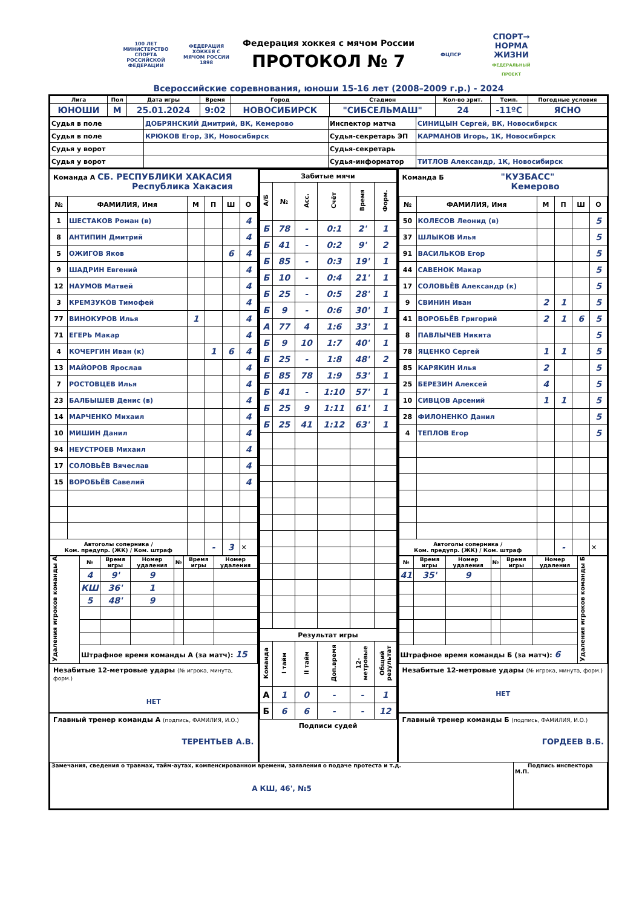100 ЛЕТ
МИНИСТЕРСТВО СПОРТА РОССИЙСКОЙ ФЕДЕРАЦИИ
ФЕДЕРАЦИЯ ХОККЕЯ С МЯЧОМ РОССИИ 1898
Федерация хоккея с мячом России
ПРОТОКОЛ № 7
ФЦПСР
СПОРТ→ НОРМА ЖИЗНИ ФЕДЕРАЛЬНЫЙ ПРОЕКТ
Всероссийские соревнования, юноши 15-16 лет (2008–2009 г.р.) - 2024
| Лига | Пол | Дата игры | Время | Город | Стадион | Кол-во зрит. | Темп. | Погодные условия |
| ЮНОШИ | М | 25.01.2024 | 9:02 | НОВОСИБИРСК | "СИБСЕЛЬМАШ" | 24 | -11ºС | ЯСНО |
| Судья в поле | ДОБРЯНСКИЙ Дмитрий, ВК, Кемерово | Инспектор матча | СИНИЦЫН Сергей, ВК, Новосибирск |
| Судья в поле | КРЮКОВ Егор, 3К, Новосибирск | Судья-секретарь ЭП | КАРМАНОВ Игорь, 1К, Новосибирск |
| Судья у ворот | | Судья-секретарь | |
| Судья у ворот | | Судья-информатор | ТИТЛОВ Александр, 1К, Новосибирск |
Команда А СБ. РЕСПУБЛИКИ ХАКАСИЯ
Республика Хакасия
| № | ФАМИЛИЯ, Имя | М | П | Ш | О |
| --- | --- | --- | --- | --- | --- |
| 1 | ШЕСТАКОВ Роман (в) | | | | 4 |
| 8 | АНТИПИН Дмитрий | | | | 4 |
| 5 | ОЖИГОВ Яков | | | 6 | 4 |
| 9 | ШАДРИН Евгений | | | | 4 |
| 12 | НАУМОВ Матвей | | | | 4 |
| 3 | КРЕМЗУКОВ Тимофей | | | | 4 |
| 77 | ВИНОКУРОВ Илья | 1 | | | 4 |
| 71 | ЕГЕРЬ Макар | | | | 4 |
| 4 | КОЧЕРГИН Иван (к) | | 1 | 6 | 4 |
| 13 | МАЙОРОВ Ярослав | | | | 4 |
| 7 | РОСТОВЦЕВ Илья | | | | 4 |
| 23 | БАЛБЫШЕВ Денис (в) | | | | 4 |
| 14 | МАРЧЕНКО Михаил | | | | 4 |
| 10 | МИШИН Данил | | | | 4 |
| 94 | НЕУСТРОЕВ Михаил | | | | 4 |
| 17 | СОЛОВЬЁВ Вячеслав | | | | 4 |
| 15 | ВОРОБЬЁВ Савелий | | | | 4 |
| Автоголы соперника / Ком. предупр. (ЖК) / Ком. штраф | | | - | 3 | ✕ |
| Удаления игроков команды А | № | Время игры | Номер удаления | № | Время игры | Номер удаления |
| | 4 | 9' | 9 | | | |
| | КШ | 36' | 1 | | | |
| | 5 | 48' | 9 | | | |
| | Штрафное время команды А (за матч): 15 | | | | | |
Незабитые 12-метровые удары (№ игрока, минута, форм.)
НЕТ
Главный тренер команды А (подпись, ФАМИЛИЯ, И.О.)
ТЕРЕНТЬЕВ А.В.
| Забитые мячи | | | | | |
| --- | --- | --- | --- | --- | --- |
| А/Б | № | Асс. | Счёт | Время | Форм. |
| Б | 78 | - | 0:1 | 2' | 1 |
| Б | 41 | - | 0:2 | 9' | 2 |
| Б | 85 | - | 0:3 | 19' | 1 |
| Б | 10 | - | 0:4 | 21' | 1 |
| Б | 25 | - | 0:5 | 28' | 1 |
| Б | 9 | - | 0:6 | 30' | 1 |
| А | 77 | 4 | 1:6 | 33' | 1 |
| Б | 9 | 10 | 1:7 | 40' | 1 |
| Б | 25 | - | 1:8 | 48' | 2 |
| Б | 85 | 78 | 1:9 | 53' | 1 |
| Б | 41 | - | 1:10 | 57' | 1 |
| Б | 25 | 9 | 1:11 | 61' | 1 |
| Б | 25 | 41 | 1:12 | 63' | 1 |
| Результат игры | | | | | |
| Команда | I тайм | II тайм | Доп.время | 12-метровые | Общий результат |
| А | 1 | 0 | - | - | 1 |
| Б | 6 | 6 | - | - | 12 |
Подписи судей
Команда Б "КУЗБАСС"
Кемерово
| № | ФАМИЛИЯ, Имя | М | П | Ш | О |
| --- | --- | --- | --- | --- | --- |
| 50 | КОЛЕСОВ Леонид (в) | | | | 5 |
| 37 | ШЛЫКОВ Илья | | | | 5 |
| 91 | ВАСИЛЬКОВ Егор | | | | 5 |
| 44 | САВЕНОК Макар | | | | 5 |
| 17 | СОЛОВЬЁВ Александр (к) | | | | 5 |
| 9 | СВИНИН Иван | 2 | 1 | | 5 |
| 41 | ВОРОБЬЁВ Григорий | 2 | 1 | 6 | 5 |
| 8 | ПАВЛЫЧЕВ Никита | | | | 5 |
| 78 | ЯЦЕНКО Сергей | 1 | 1 | | 5 |
| 85 | КАРЯКИН Илья | 2 | | | 5 |
| 25 | БЕРЕЗИН Алексей | 4 | | | 5 |
| 10 | СИВЦОВ Арсений | 1 | 1 | | 5 |
| 28 | ФИЛОНЕНКО Данил | | | | 5 |
| 4 | ТЕПЛОВ Егор | | | | 5 |
| Автоголы соперника / Ком. предупр. (ЖК) / Ком. штраф | | | - | | ✕ |
| № | Время игры | Номер удаления | № | Время игры | Номер удаления | Удаления игроков команды Б |
| 41 | 35' | 9 | | | | |
| Штрафное время команды Б (за матч): 6 | | | | | | |
Незабитые 12-метровые удары (№ игрока, минута, форм.)
НЕТ
Главный тренер команды Б (подпись, ФАМИЛИЯ, И.О.)
ГОРДЕЕВ В.Б.
| Замечания, сведения о травмах, тайм-аутах, компенсированном времени, заявления о подаче протеста и т.д. А КШ, 46', №5 | Подпись инспектора М.П. |